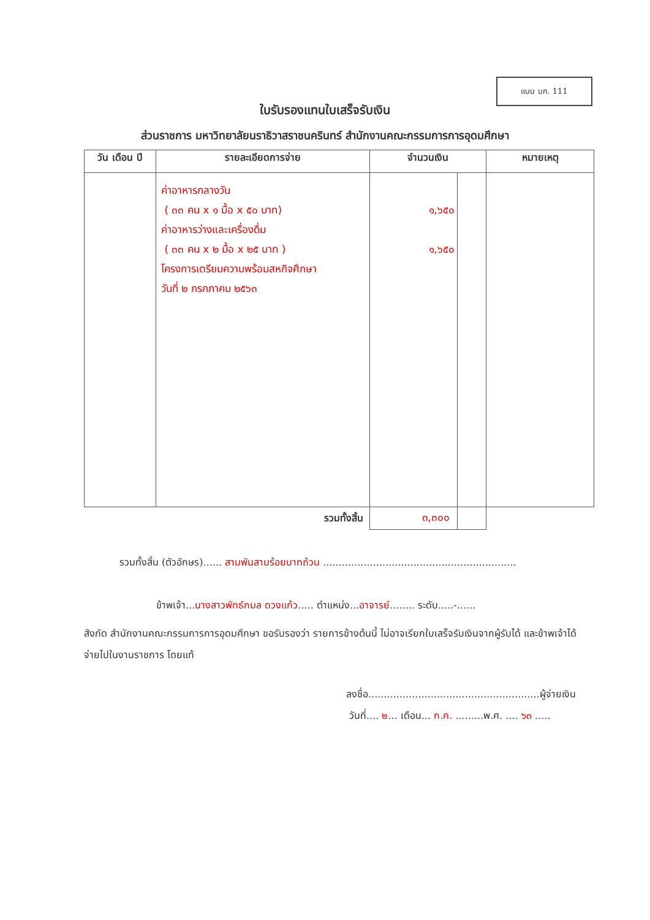แบบ บก. 111
ใบรับรองแทนใบเสร็จรับเงิน
ส่วนราชการ มหาวิทยาลัยนราธิวาสราชนครินทร์ สำนักงานคณะกรรมการการอุดมศึกษา
| วัน เดือน ปี | รายละเอียดการจ่าย | จำนวนเงิน | | หมายเหตุ |
| --- | --- | --- | --- | --- |
| | ค่าอาหารกลางวัน ( ๓๓ คน x ๑ มื้อ x ๕๐ บาท) ค่าอาหารว่างและเครื่องดื่ม ( ๓๓ คน x ๒ มื้อ x ๒๕ บาท ) โครงการเตรียมความพร้อมสหกิจศึกษา วันที่ ๒ กรกภาคม ๒๕๖๓ | ๑,๖๕๐ ๑,๖๕๐ | | |
| รวมทั้งสิ้น | | ๓,๓๐๐ | | |
รวมทั้งสิ้น (ตัวอักษร)...... สามพันสามร้อยบาทถ้วน ..............................................................
ข้าพเจ้า...นางสาวพัทธ์กมล ดวงแก้ว..... ตำแหน่ง...อาจารย์........ ระดับ.....-......
สังกัด สำนักงานคณะกรรมการการอุดมศึกษา ขอรับรองว่า รายการข้างต้นนี้ ไม่อาจเรียกใบเสร็จรับเงินจากผู้รับได้ และข้าพเจ้าได้จ่ายไปในงานราชการ โดยแท้
ลงชื่อ.......................................................ผู้จ่ายเงิน
วันที่.... ๒... เดือน... ก.ค. .........พ.ศ. .... ๖๓ .....